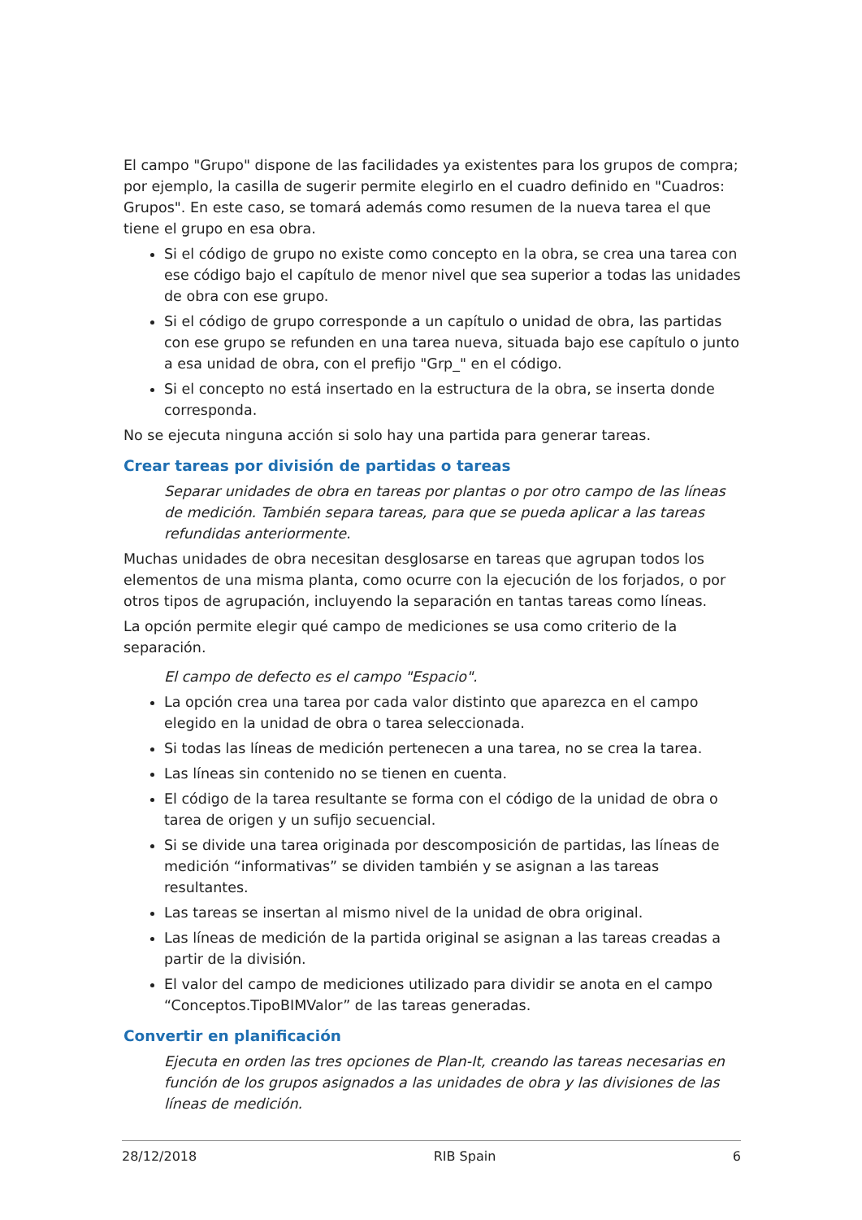El campo "Grupo" dispone de las facilidades ya existentes para los grupos de compra; por ejemplo, la casilla de sugerir permite elegirlo en el cuadro definido en "Cuadros: Grupos". En este caso, se tomará además como resumen de la nueva tarea el que tiene el grupo en esa obra.
Si el código de grupo no existe como concepto en la obra, se crea una tarea con ese código bajo el capítulo de menor nivel que sea superior a todas las unidades de obra con ese grupo.
Si el código de grupo corresponde a un capítulo o unidad de obra, las partidas con ese grupo se refunden en una tarea nueva, situada bajo ese capítulo o junto a esa unidad de obra, con el prefijo "Grp_" en el código.
Si el concepto no está insertado en la estructura de la obra, se inserta donde corresponda.
No se ejecuta ninguna acción si solo hay una partida para generar tareas.
Crear tareas por división de partidas o tareas
Separar unidades de obra en tareas por plantas o por otro campo de las líneas de medición. También separa tareas, para que se pueda aplicar a las tareas refundidas anteriormente.
Muchas unidades de obra necesitan desglosarse en tareas que agrupan todos los elementos de una misma planta, como ocurre con la ejecución de los forjados, o por otros tipos de agrupación, incluyendo la separación en tantas tareas como líneas.
La opción permite elegir qué campo de mediciones se usa como criterio de la separación.
El campo de defecto es el campo "Espacio".
La opción crea una tarea por cada valor distinto que aparezca en el campo elegido en la unidad de obra o tarea seleccionada.
Si todas las líneas de medición pertenecen a una tarea, no se crea la tarea.
Las líneas sin contenido no se tienen en cuenta.
El código de la tarea resultante se forma con el código de la unidad de obra o tarea de origen y un sufijo secuencial.
Si se divide una tarea originada por descomposición de partidas, las líneas de medición “informativas” se dividen también y se asignan a las tareas resultantes.
Las tareas se insertan al mismo nivel de la unidad de obra original.
Las líneas de medición de la partida original se asignan a las tareas creadas a partir de la división.
El valor del campo de mediciones utilizado para dividir se anota en el campo “Conceptos.TipoBIMValor” de las tareas generadas.
Convertir en planificación
Ejecuta en orden las tres opciones de Plan-It, creando las tareas necesarias en función de los grupos asignados a las unidades de obra y las divisiones de las líneas de medición.
28/12/2018 RIB Spain 6